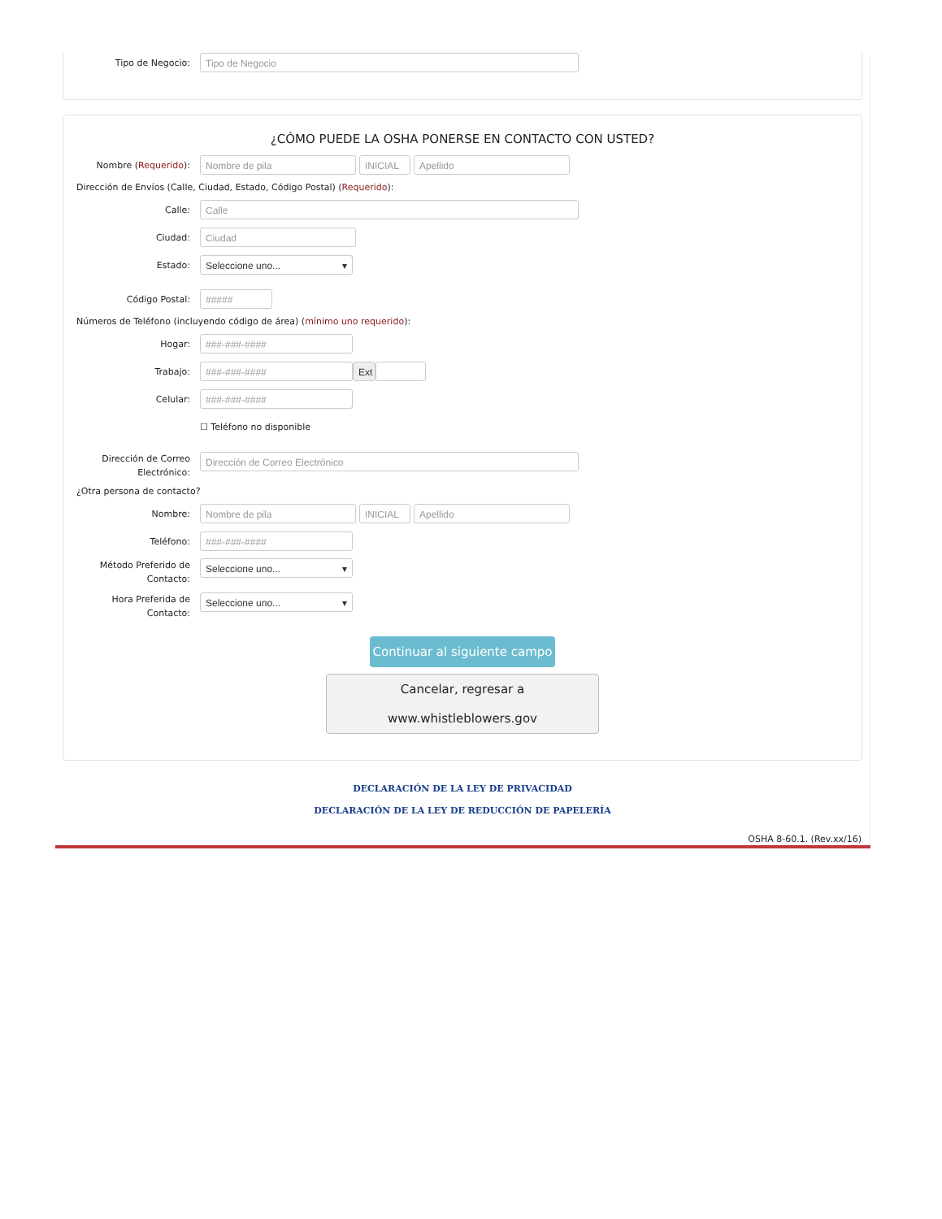Tipo de Negocio:
Tipo de Negocio
¿CÓMO PUEDE LA OSHA PONERSE EN CONTACTO CON USTED?
Nombre (Requerido):
Nombre de pila INICIAL Apellido
Dirección de Envíos (Calle, Ciudad, Estado, Código Postal) (Requerido):
Calle:
Calle
Ciudad:
Ciudad
Estado:
Seleccione uno... ▾
Código Postal:
#####
Números de Teléfono (incluyendo código de área) (mínimo uno requerido):
Hogar:
###-###-####
Trabajo:
###-###-#### Ext
Celular:
###-###-####
☐ Teléfono no disponible
Dirección de Correo Electrónico:
Dirección de Correo Electrónico
¿Otra persona de contacto?
Nombre:
Nombre de pila INICIAL Apellido
Teléfono:
###-###-####
Método Preferido de Contacto:
Seleccione uno... ▾
Hora Preferida de Contacto:
Seleccione uno... ▾
Continuar al siguiente campo
Cancelar, regresar a www.whistleblowers.gov
DECLARACIÓN DE LA LEY DE PRIVACIDAD
DECLARACIÓN DE LA LEY DE REDUCCIÓN DE PAPELERÍA
OSHA 8-60.1. (Rev.xx/16)